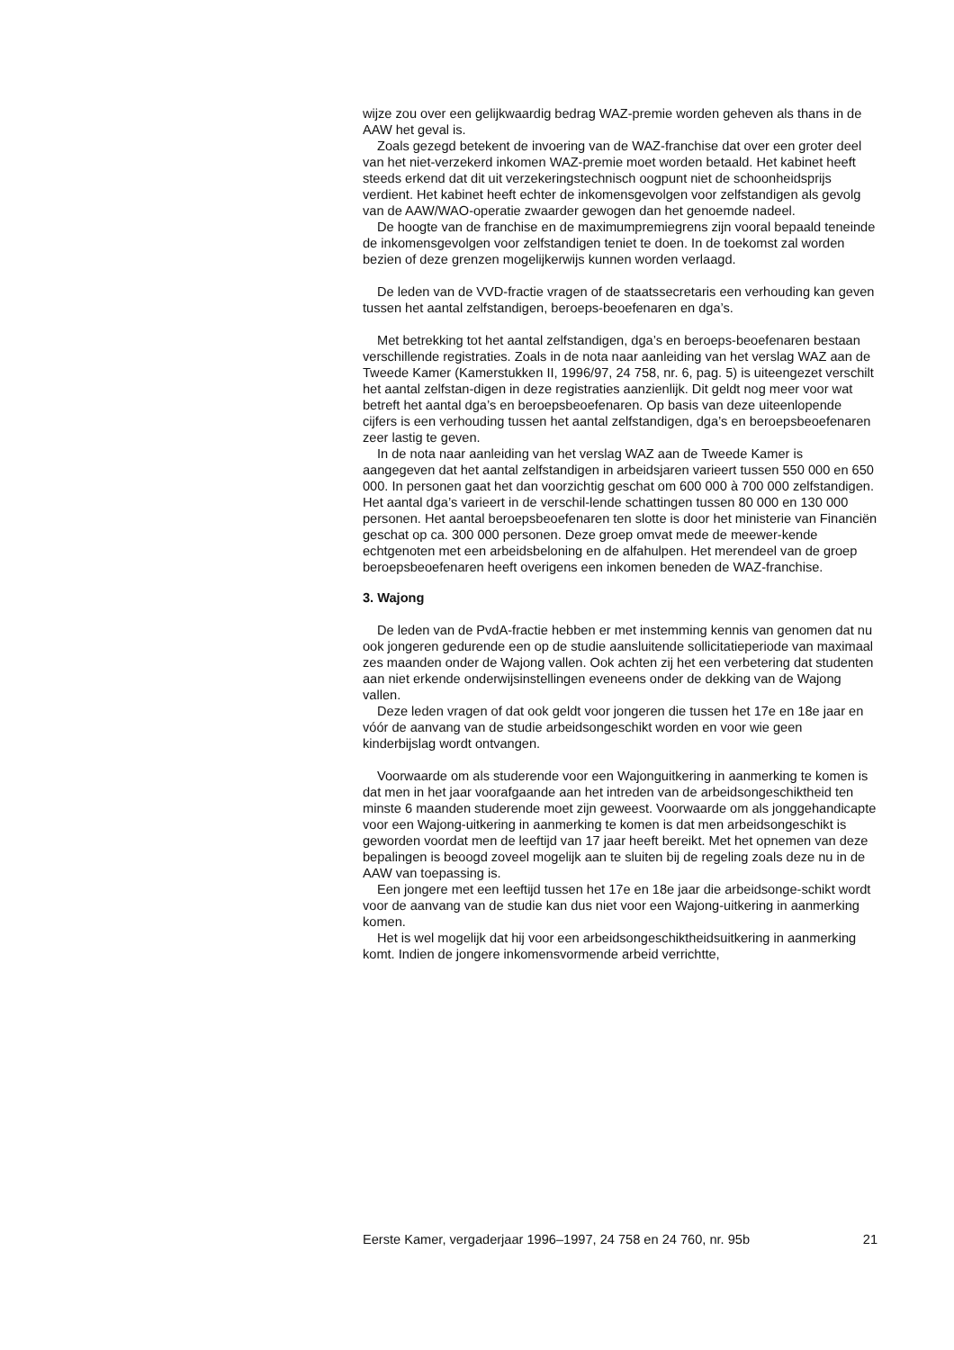wijze zou over een gelijkwaardig bedrag WAZ-premie worden geheven als thans in de AAW het geval is.
Zoals gezegd betekent de invoering van de WAZ-franchise dat over een groter deel van het niet-verzekerd inkomen WAZ-premie moet worden betaald. Het kabinet heeft steeds erkend dat dit uit verzekeringstechnisch oogpunt niet de schoonheidsprijs verdient. Het kabinet heeft echter de inkomensgevolgen voor zelfstandigen als gevolg van de AAW/WAO-operatie zwaarder gewogen dan het genoemde nadeel.
De hoogte van de franchise en de maximumpremiegrens zijn vooral bepaald teneinde de inkomensgevolgen voor zelfstandigen teniet te doen. In de toekomst zal worden bezien of deze grenzen mogelijkerwijs kunnen worden verlaagd.
De leden van de VVD-fractie vragen of de staatssecretaris een verhouding kan geven tussen het aantal zelfstandigen, beroeps-beoefenaren en dga’s.
Met betrekking tot het aantal zelfstandigen, dga’s en beroeps-beoefenaren bestaan verschillende registraties. Zoals in de nota naar aanleiding van het verslag WAZ aan de Tweede Kamer (Kamerstukken II, 1996/97, 24 758, nr. 6, pag. 5) is uiteengezet verschilt het aantal zelfstan-digen in deze registraties aanzienlijk. Dit geldt nog meer voor wat betreft het aantal dga’s en beroepsbeoefenaren. Op basis van deze uiteenlopende cijfers is een verhouding tussen het aantal zelfstandigen, dga’s en beroepsbeoefenaren zeer lastig te geven.
In de nota naar aanleiding van het verslag WAZ aan de Tweede Kamer is aangegeven dat het aantal zelfstandigen in arbeidsjaren varieert tussen 550 000 en 650 000. In personen gaat het dan voorzichtig geschat om 600 000 à 700 000 zelfstandigen. Het aantal dga’s varieert in de verschil-lende schattingen tussen 80 000 en 130 000 personen. Het aantal beroepsbeoefenaren ten slotte is door het ministerie van Financiën geschat op ca. 300 000 personen. Deze groep omvat mede de meewer-kende echtgenoten met een arbeidsbeloning en de alfahulpen. Het merendeel van de groep beroepsbeoefenaren heeft overigens een inkomen beneden de WAZ-franchise.
3. Wajong
De leden van de PvdA-fractie hebben er met instemming kennis van genomen dat nu ook jongeren gedurende een op de studie aansluitende sollicitatieperiode van maximaal zes maanden onder de Wajong vallen. Ook achten zij het een verbetering dat studenten aan niet erkende onderwijsinstellingen eveneens onder de dekking van de Wajong vallen.
Deze leden vragen of dat ook geldt voor jongeren die tussen het 17e en 18e jaar en vóór de aanvang van de studie arbeidsongeschikt worden en voor wie geen kinderbijslag wordt ontvangen.
Voorwaarde om als studerende voor een Wajonguitkering in aanmerking te komen is dat men in het jaar voorafgaande aan het intreden van de arbeidsongeschiktheid ten minste 6 maanden studerende moet zijn geweest. Voorwaarde om als jonggehandicapte voor een Wajong-uitkering in aanmerking te komen is dat men arbeidsongeschikt is geworden voordat men de leeftijd van 17 jaar heeft bereikt. Met het opnemen van deze bepalingen is beoogd zoveel mogelijk aan te sluiten bij de regeling zoals deze nu in de AAW van toepassing is.
Een jongere met een leeftijd tussen het 17e en 18e jaar die arbeidsonge-schikt wordt voor de aanvang van de studie kan dus niet voor een Wajong-uitkering in aanmerking komen.
Het is wel mogelijk dat hij voor een arbeidsongeschiktheidsuitkering in aanmerking komt. Indien de jongere inkomensvormende arbeid verrichtte,
Eerste Kamer, vergaderjaar 1996–1997, 24 758 en 24 760, nr. 95b 21